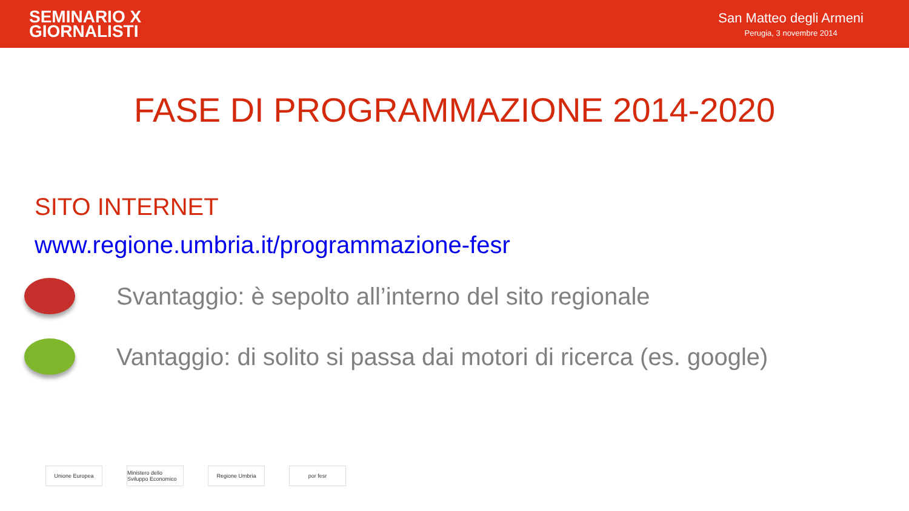SEMINARIO X
GIORNALISTI
San Matteo degli Armeni
Perugia, 3 novembre 2014
FASE DI PROGRAMMAZIONE 2014-2020
SITO INTERNET
www.regione.umbria.it/programmazione-fesr
Svantaggio: è sepolto all’interno del sito regionale
Vantaggio: di solito si passa dai motori di ricerca (es. google)
Unione Europea Ministero dello Sviluppo Economico
Regione Umbria por fesr